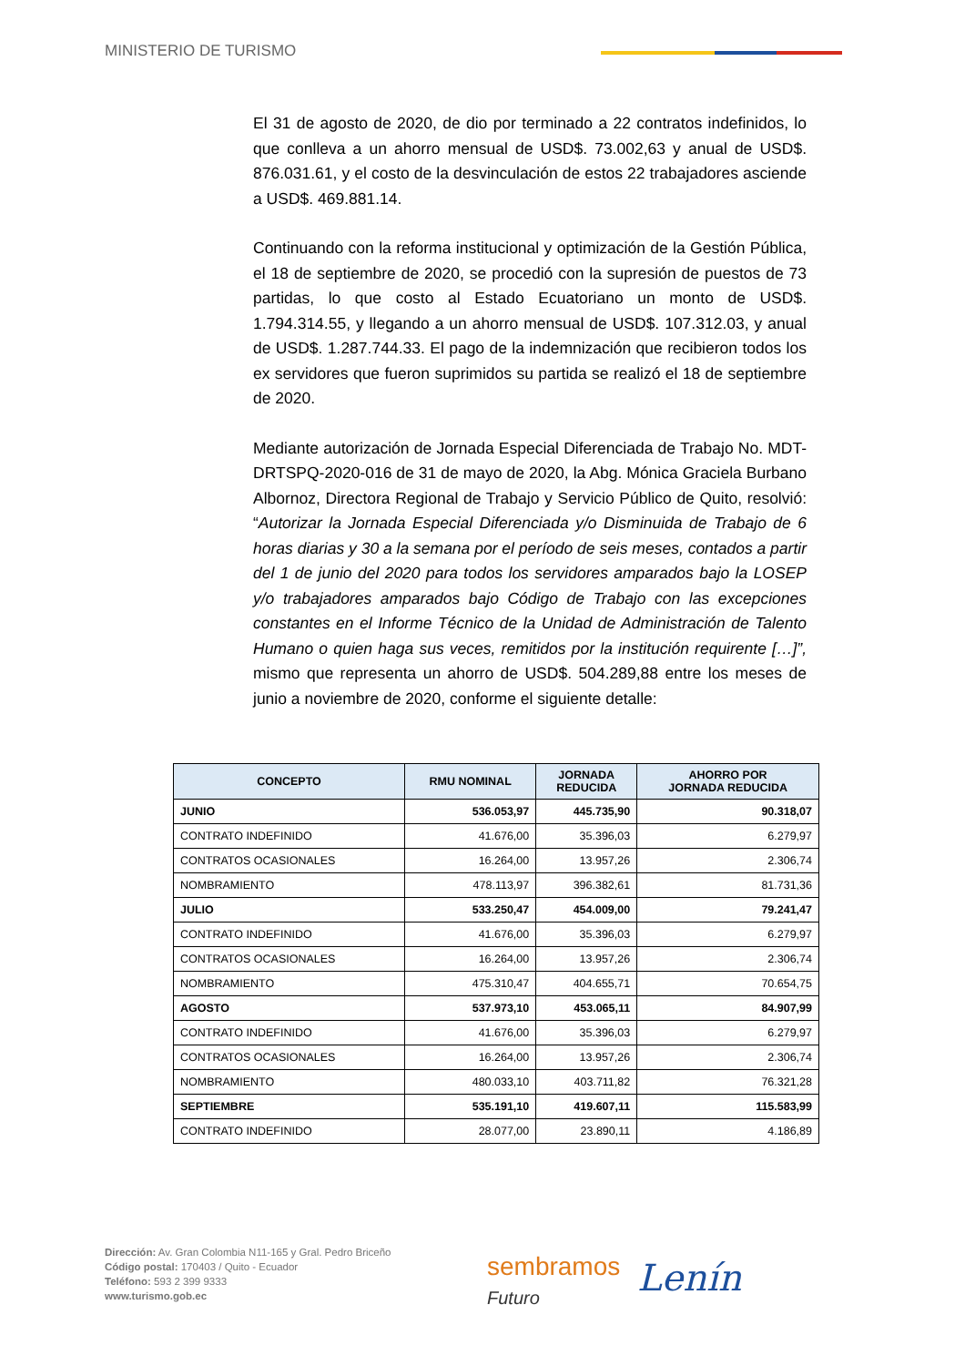MINISTERIO DE TURISMO
El 31 de agosto de 2020, de dio por terminado a 22 contratos indefinidos, lo que conlleva a un ahorro mensual de USD$. 73.002,63 y anual de USD$. 876.031.61, y el costo de la desvinculación de estos 22 trabajadores asciende a USD$. 469.881.14.
Continuando con la reforma institucional y optimización de la Gestión Pública, el 18 de septiembre de 2020, se procedió con la supresión de puestos de 73 partidas, lo que costo al Estado Ecuatoriano un monto de USD$. 1.794.314.55, y llegando a un ahorro mensual de USD$. 107.312.03, y anual de USD$. 1.287.744.33. El pago de la indemnización que recibieron todos los ex servidores que fueron suprimidos su partida se realizó el 18 de septiembre de 2020.
Mediante autorización de Jornada Especial Diferenciada de Trabajo No. MDT-DRTSPQ-2020-016 de 31 de mayo de 2020, la Abg. Mónica Graciela Burbano Albornoz, Directora Regional de Trabajo y Servicio Público de Quito, resolvió: “Autorizar la Jornada Especial Diferenciada y/o Disminuida de Trabajo de 6 horas diarias y 30 a la semana por el período de seis meses, contados a partir del 1 de junio del 2020 para todos los servidores amparados bajo la LOSEP y/o trabajadores amparados bajo Código de Trabajo con las excepciones constantes en el Informe Técnico de la Unidad de Administración de Talento Humano o quien haga sus veces, remitidos por la institución requirente […]”, mismo que representa un ahorro de USD$. 504.289,88 entre los meses de junio a noviembre de 2020, conforme el siguiente detalle:
| CONCEPTO | RMU NOMINAL | JORNADA REDUCIDA | AHORRO POR JORNADA REDUCIDA |
| --- | --- | --- | --- |
| JUNIO | 536.053,97 | 445.735,90 | 90.318,07 |
| CONTRATO INDEFINIDO | 41.676,00 | 35.396,03 | 6.279,97 |
| CONTRATOS OCASIONALES | 16.264,00 | 13.957,26 | 2.306,74 |
| NOMBRAMIENTO | 478.113,97 | 396.382,61 | 81.731,36 |
| JULIO | 533.250,47 | 454.009,00 | 79.241,47 |
| CONTRATO INDEFINIDO | 41.676,00 | 35.396,03 | 6.279,97 |
| CONTRATOS OCASIONALES | 16.264,00 | 13.957,26 | 2.306,74 |
| NOMBRAMIENTO | 475.310,47 | 404.655,71 | 70.654,75 |
| AGOSTO | 537.973,10 | 453.065,11 | 84.907,99 |
| CONTRATO INDEFINIDO | 41.676,00 | 35.396,03 | 6.279,97 |
| CONTRATOS OCASIONALES | 16.264,00 | 13.957,26 | 2.306,74 |
| NOMBRAMIENTO | 480.033,10 | 403.711,82 | 76.321,28 |
| SEPTIEMBRE | 535.191,10 | 419.607,11 | 115.583,99 |
| CONTRATO INDEFINIDO | 28.077,00 | 23.890,11 | 4.186,89 |
Dirección: Av. Gran Colombia N11-165 y Gral. Pedro Briceño
Código postal: 170403 / Quito - Ecuador
Teléfono: 593 2 399 9333
www.turismo.gob.ec
sembramos
Futuro
Lenín